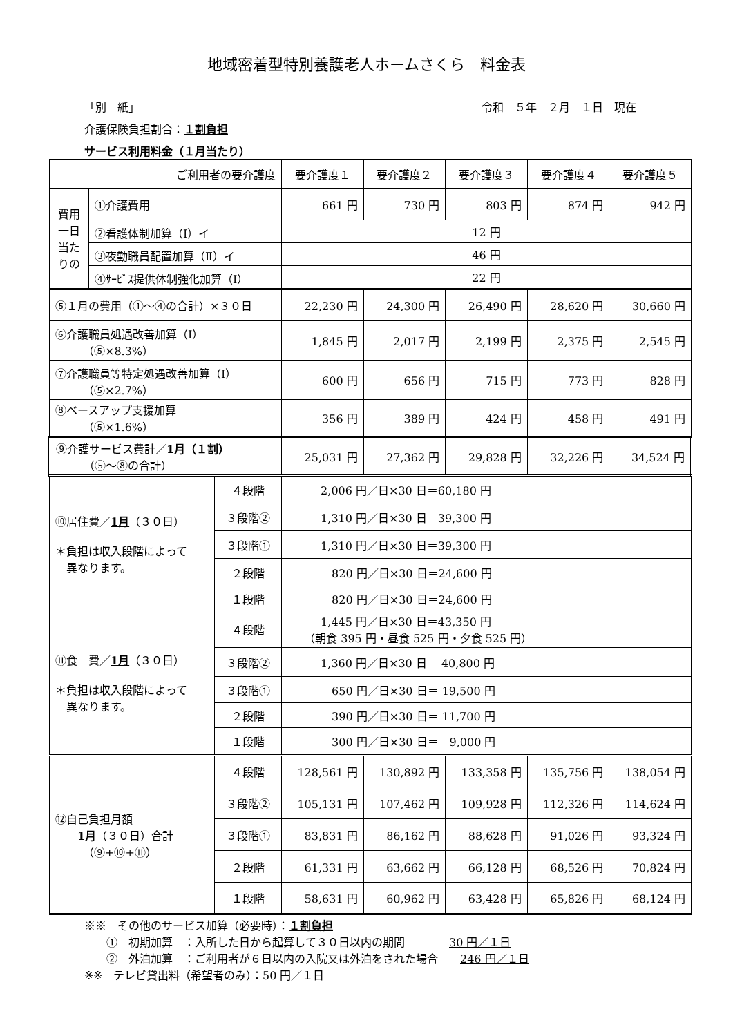地域密着型特別養護老人ホームさくら　料金表
「別　紙」 令和　５年　２月　１日　現在
介護保険負担割合：１割負担
サービス利用料金（１月当たり）
| ご利用者の要介護度 | | | 要介護度１ | 要介護度２ | 要介護度３ | 要介護度４ | 要介護度５ |
| --- | --- | --- | --- | --- | --- | --- | --- |
| 費用 一日当たりの | ①介護費用 | | 661 円 | 730 円 | 803 円 | 874 円 | 942 円 |
| | ②看護体制加算（Ⅰ）イ | | 12 円 | | | | |
| | ③夜勤職員配置加算（Ⅱ）イ | | 46 円 | | | | |
| | ④ｻｰﾋﾞｽ提供体制強化加算（Ⅰ） | | 22 円 | | | | |
| ⑤１月の費用（①～④の合計）×３０日 | | | 22,230 円 | 24,300 円 | 26,490 円 | 28,620 円 | 30,660 円 |
| ⑥介護職員処遇改善加算（Ⅰ） （⑤×8.3%） | | | 1,845 円 | 2,017 円 | 2,199 円 | 2,375 円 | 2,545 円 |
| ⑦介護職員等特定処遇改善加算（Ⅰ） （⑤×2.7%） | | | 600 円 | 656 円 | 715 円 | 773 円 | 828 円 |
| ⑧ベースアップ支援加算 （⑤×1.6%） | | | 356 円 | 389 円 | 424 円 | 458 円 | 491 円 |
| ⑨介護サービス費計／ 1月（１割） （⑤～⑧の合計） | | | 25,031 円 | 27,362 円 | 29,828 円 | 32,226 円 | 34,524 円 |
| ⑩居住費／ 1月 （３０日） ＊負担は収入段階によって 異なります。 | | ４段階 | 2,006 円／日×30 日＝60,180 円 | | | | |
| | | ３段階② | 1,310 円／日×30 日＝39,300 円 | | | | |
| | | ３段階① | 1,310 円／日×30 日＝39,300 円 | | | | |
| | | ２段階 | 820 円／日×30 日＝24,600 円 | | | | |
| | | １段階 | 820 円／日×30 日＝24,600 円 | | | | |
| ⑪食 費／ 1月 （３０日） ＊負担は収入段階によって 異なります。 | | ４段階 | 1,445 円／日×30 日＝43,350 円 （朝食 395 円・昼食 525 円・夕食 525 円） | | | | |
| | | ３段階② | 1,360 円／日×30 日＝ 40,800 円 | | | | |
| | | ３段階① | 650 円／日×30 日＝ 19,500 円 | | | | |
| | | ２段階 | 390 円／日×30 日＝ 11,700 円 | | | | |
| | | １段階 | 300 円／日×30 日＝ 9,000 円 | | | | |
| ⑫自己負担月額 1月 （３０日）合計 （⑨+⑩+⑪） | | ４段階 | 128,561 円 | 130,892 円 | 133,358 円 | 135,756 円 | 138,054 円 |
| | | ３段階② | 105,131 円 | 107,462 円 | 109,928 円 | 112,326 円 | 114,624 円 |
| | | ３段階① | 83,831 円 | 86,162 円 | 88,628 円 | 91,026 円 | 93,324 円 |
| | | ２段階 | 61,331 円 | 63,662 円 | 66,128 円 | 68,526 円 | 70,824 円 |
| | | １段階 | 58,631 円 | 60,962 円 | 63,428 円 | 65,826 円 | 68,124 円 |
※※　その他のサービス加算（必要時）：１割負担
　　①　初期加算　：入所した日から起算して３０日以内の期間　　　　30 円／１日
　　②　外泊加算　：ご利用者が６日以内の入院又は外泊をされた場合　　246 円／１日
※※　テレビ貸出料（希望者のみ）：50 円／１日